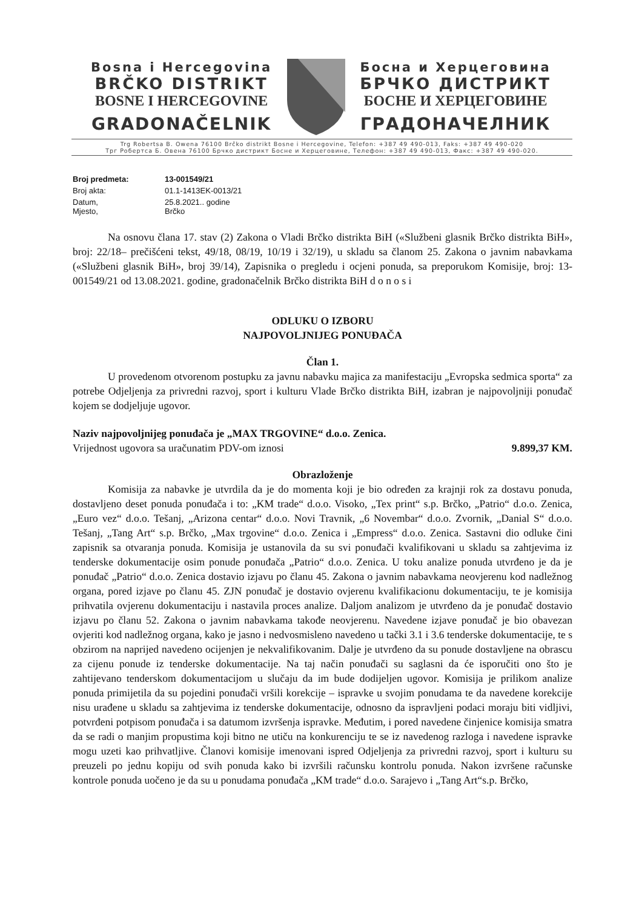Bosna i Hercegovina
BRČKO DISTRIKT
BOSNE I HERCEGOVINE
GRADONAČELNIK
Босна и Херцеговина
БРЧКО ДИСТРИКТ
БОСНЕ И ХЕРЦЕГОВИНЕ
ГРАДОНАЧЕЛНИК
Trg Robertsa B. Owena 76100 Brčko distrikt Bosne i Hercegovine, Telefon: +387 49 490-013, Faks: +387 49 490-020
Трг Робертса Б. Овена 76100 Брчко дистрикт Босне и Херцеговине, Телефон: +387 49 490-013, Факс: +387 49 490-020.
| Broj predmeta: | 13-001549/21 |
| Broj akta: | 01.1-1413EK-0013/21 |
| Datum, Mjesto, | 25.8.2021.. godine Brčko |
Na osnovu člana 17. stav (2) Zakona o Vladi Brčko distrikta BiH («Službeni glasnik Brčko distrikta BiH», broj: 22/18– prečišćeni tekst, 49/18, 08/19, 10/19 i 32/19), u skladu sa članom 25. Zakona o javnim nabavkama («Službeni glasnik BiH», broj 39/14), Zapisnika o pregledu i ocjeni ponuda, sa preporukom Komisije, broj: 13-001549/21 od 13.08.2021. godine, gradonačelnik Brčko distrikta BiH d o n o s i
ODLUKU O IZBORU
NAJPOVOLJNIJEG PONUĐAČA
Član 1.
U provedenom otvorenom postupku za javnu nabavku majica za manifestaciju „Evropska sedmica sporta“ za potrebe Odjeljenja za privredni razvoj, sport i kulturu Vlade Brčko distrikta BiH, izabran je najpovoljniji ponuđač kojem se dodjeljuje ugovor.
Naziv najpovoljnijeg ponuđača je „MAX TRGOVINE“ d.o.o. Zenica.
Vrijednost ugovora sa uračunatim PDV-om iznosi 9.899,37 KM.
Obrazloženje
Komisija za nabavke je utvrdila da je do momenta koji je bio određen za krajnji rok za dostavu ponuda, dostavljeno deset ponuda ponuđača i to: „KM trade“ d.o.o. Visoko, „Tex print“ s.p. Brčko, „Patrio“ d.o.o. Zenica, „Euro vez“ d.o.o. Tešanj, „Arizona centar“ d.o.o. Novi Travnik, „6 Novembar“ d.o.o. Zvornik, „Danial S“ d.o.o. Tešanj, „Tang Art“ s.p. Brčko, „Max trgovine“ d.o.o. Zenica i „Empress“ d.o.o. Zenica. Sastavni dio odluke čini zapisnik sa otvaranja ponuda. Komisija je ustanovila da su svi ponuđači kvalifikovani u skladu sa zahtjevima iz tenderske dokumentacije osim ponude ponuđača „Patrio“ d.o.o. Zenica. U toku analize ponuda utvrđeno je da je ponuđač „Patrio“ d.o.o. Zenica dostavio izjavu po članu 45. Zakona o javnim nabavkama neovjerenu kod nadležnog organa, pored izjave po članu 45. ZJN ponuđač je dostavio ovjerenu kvalifikacionu dokumentaciju, te je komisija prihvatila ovjerenu dokumentaciju i nastavila proces analize. Daljom analizom je utvrđeno da je ponuđač dostavio izjavu po članu 52. Zakona o javnim nabavkama takođe neovjerenu. Navedene izjave ponuđač je bio obavezan ovjeriti kod nadležnog organa, kako je jasno i nedvosmisleno navedeno u tački 3.1 i 3.6 tenderske dokumentacije, te s obzirom na naprijed navedeno ocijenjen je nekvalifikovanim. Dalje je utvrđeno da su ponude dostavljene na obrascu za cijenu ponude iz tenderske dokumentacije. Na taj način ponuđači su saglasni da će isporučiti ono što je zahtijevano tenderskom dokumentacijom u slučaju da im bude dodijeljen ugovor. Komisija je prilikom analize ponuda primijetila da su pojedini ponuđači vršili korekcije – ispravke u svojim ponudama te da navedene korekcije nisu urađene u skladu sa zahtjevima iz tenderske dokumentacije, odnosno da ispravljeni podaci moraju biti vidljivi, potvrđeni potpisom ponuđača i sa datumom izvršenja ispravke. Međutim, i pored navedene činjenice komisija smatra da se radi o manjim propustima koji bitno ne utiču na konkurenciju te se iz navedenog razloga i navedene ispravke mogu uzeti kao prihvatljive. Članovi komisije imenovani ispred Odjeljenja za privredni razvoj, sport i kulturu su preuzeli po jednu kopiju od svih ponuda kako bi izvršili računsku kontrolu ponuda. Nakon izvršene računske kontrole ponuda uočeno je da su u ponudama ponuđača „KM trade“ d.o.o. Sarajevo i „Tang Art“s.p. Brčko,